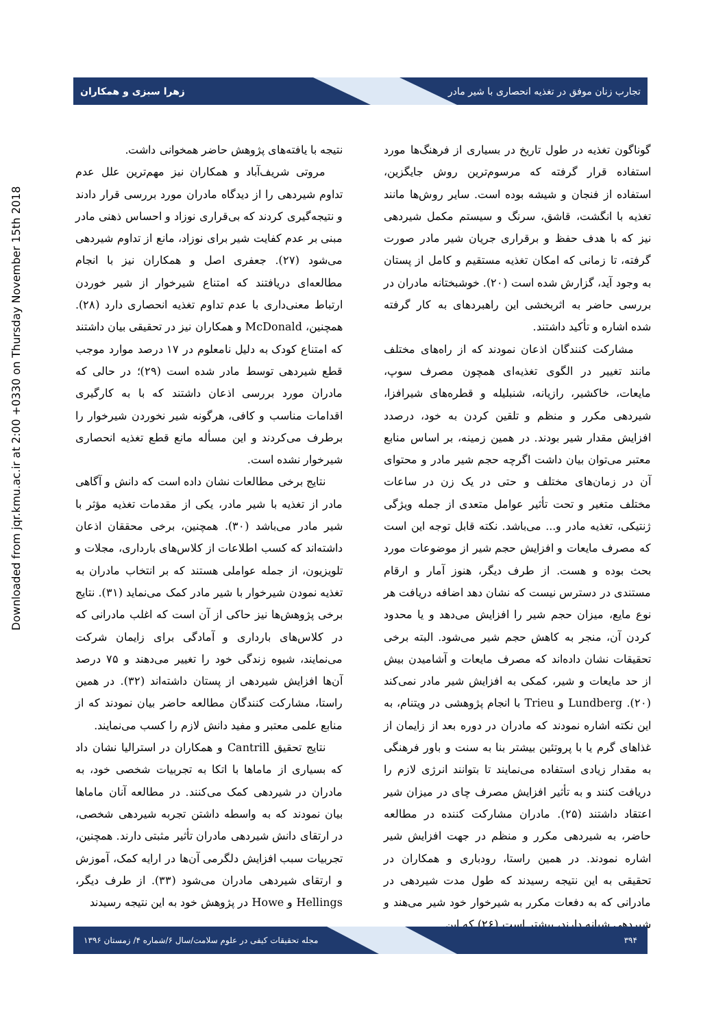تجارب زنان موفق در تغذیه انحصاری با شیر مادر زهرا سبزی و همکاران
Downloaded from jqr.kmu.ac.ir at 2:00 +0330 on Thursday November 15th 2018
گوناگون تغذیه در طول تاریخ در بسیاری از فرهنگ‌ها مورد استفاده قرار گرفته که مرسوم‌ترین روش جایگزین، استفاده از فنجان و شیشه بوده است. سایر روش‌ها مانند تغذیه با انگشت، قاشق، سرنگ و سیستم مکمل شیردهی نیز که با هدف حفظ و برقراری جریان شیر مادر صورت گرفته، تا زمانی که امکان تغذیه مستقیم و کامل از پستان به وجود آید، گزارش شده است (۲۰). خوشبختانه مادران در بررسی حاضر به اثربخشی این راهبردهای به کار گرفته شده اشاره و تأکید داشتند.
مشارکت کنندگان اذعان نمودند که از راه‌های مختلف مانند تغییر در الگوی تغذیه‌ای همچون مصرف سوپ، مایعات، خاکشیر، رازیانه، شنبلیله و قطره‌های شیرافزا، شیردهی مکرر و منظم و تلقین کردن به خود، درصدد افزایش مقدار شیر بودند. در همین زمینه، بر اساس منابع معتبر می‌توان بیان داشت اگرچه حجم شیر مادر و محتوای آن در زمان‌های مختلف و حتی در یک زن در ساعات مختلف متغیر و تحت تأثیر عوامل متعدی از جمله ویژگی ژنتیکی، تغذیه مادر و... می‌باشد. نکته قابل توجه این است که مصرف مایعات و افزایش حجم شیر از موضوعات مورد بحث بوده و هست. از طرف دیگر، هنوز آمار و ارقام مستندی در دسترس نیست که نشان دهد اضافه دریافت هر نوع مایع، میزان حجم شیر را افزایش می‌دهد و یا محدود کردن آن، منجر به کاهش حجم شیر می‌شود. البته برخی تحقیقات نشان داده‌اند که مصرف مایعات و آشامیدن بیش از حد مایعات و شیر، کمکی به افزایش شیر مادر نمی‌کند (۲۰). Lundberg و Trieu با انجام پژوهشی در ویتنام، به این نکته اشاره نمودند که مادران در دوره بعد از زایمان از غذاهای گرم یا با پروتئین بیشتر بنا به سنت و باور فرهنگی به مقدار زیادی استفاده می‌نمایند تا بتوانند انرژی لازم را دریافت کنند و به تأثیر افزایش مصرف چای در میزان شیر اعتقاد داشتند (۲۵). مادران مشارکت کننده در مطالعه حاضر، به شیردهی مکرر و منظم در جهت افزایش شیر اشاره نمودند. در همین راستا، رودباری و همکاران در تحقیقی به این نتیجه رسیدند که طول مدت شیردهی در مادرانی که به دفعات مکرر به شیرخوار خود شیر می‌هند و شیردهی شبانه دارند، بیشتر است (۲۶) که این
نتیجه با یافته‌های پژوهش حاضر همخوانی داشت.
مروتی شریف‌آباد و همکاران نیز مهم‌ترین علل عدم تداوم شیردهی را از دیدگاه مادران مورد بررسی قرار دادند و نتیجه‌گیری کردند که بی‌قراری نوزاد و احساس ذهنی مادر مبنی بر عدم کفایت شیر برای نوزاد، مانع از تداوم شیردهی می‌شود (۲۷). جعفری اصل و همکاران نیز با انجام مطالعه‌ای دریافتند که امتناع شیرخوار از شیر خوردن ارتباط معنی‌داری با عدم تداوم تغذیه انحصاری دارد (۲۸). همچنین، McDonald و همکاران نیز در تحقیقی بیان داشتند که امتناع کودک به دلیل نامعلوم در ۱۷ درصد موارد موجب قطع شیردهی توسط مادر شده است (۲۹)؛ در حالی که مادران مورد بررسی اذعان داشتند که با به کارگیری اقدامات مناسب و کافی، هرگونه شیر نخوردن شیرخوار را برطرف می‌کردند و این مسأله مانع قطع تغذیه انحصاری شیرخوار نشده است.
نتایج برخی مطالعات نشان داده است که دانش و آگاهی مادر از تغذیه با شیر مادر، یکی از مقدمات تغذیه مؤثر با شیر مادر می‌باشد (۳۰). همچنین، برخی محققان اذعان داشته‌اند که کسب اطلاعات از کلاس‌های بارداری، مجلات و تلویزیون، از جمله عواملی هستند که بر انتخاب مادران به تغذیه نمودن شیرخوار با شیر مادر کمک می‌نماید (۳۱). نتایج برخی پژوهش‌ها نیز حاکی از آن است که اغلب مادرانی که در کلاس‌های بارداری و آمادگی برای زایمان شرکت می‌نمایند، شیوه زندگی خود را تغییر می‌دهند و ۷۵ درصد آن‌ها افزایش شیردهی از پستان داشته‌اند (۳۲). در همین راستا، مشارکت کنندگان مطالعه حاضر بیان نمودند که از منابع علمی معتبر و مفید دانش لازم را کسب می‌نمایند.
نتایج تحقیق Cantrill و همکاران در استرالیا نشان داد که بسیاری از ماماها با اتکا به تجربیات شخصی خود، به مادران در شیردهی کمک می‌کنند. در مطالعه آنان ماماها بیان نمودند که به واسطه داشتن تجربه شیردهی شخصی، در ارتقای دانش شیردهی مادران تأثیر مثبتی دارند. همچنین، تجربیات سبب افزایش دلگرمی آن‌ها در ارایه کمک، آموزش و ارتقای شیردهی مادران می‌شود (۳۳). از طرف دیگر، Hellings و Howe در پژوهش خود به این نتیجه رسیدند
۳۹۴ مجله تحقیقات کیفی در علوم سلامت/سال ۶/شماره ۴/ زمستان ۱۳۹۶